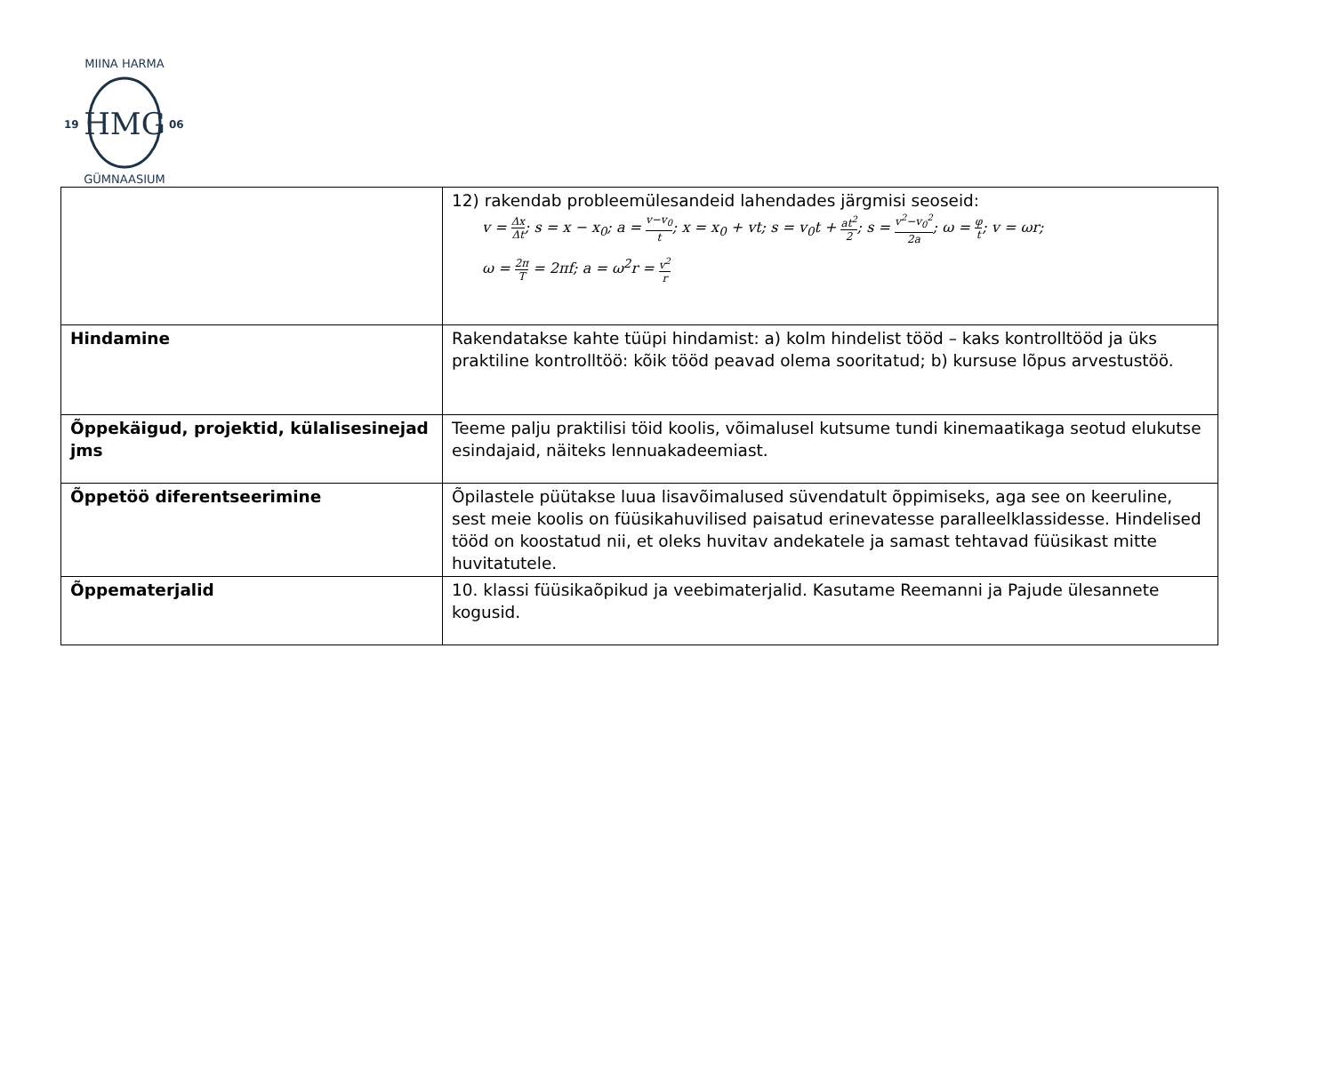HMG
19
06
MIINA HÄRMA
GÜMNAASIUM
| | 12) rakendab probleemülesandeid lahendades järgmisi seoseid: v = Δx Δt ; s = x − x<sub>0</sub>; a = v−v<sub>0</sub> t ; x = x<sub>0</sub> + vt; s = v<sub>0</sub>t + at<sup>2</sup> 2 ; s = v<sup>2</sup>−v<sub>0</sub><sup>2</sup> 2a ; ω = φ t ; v = ωr; ω = 2π T = 2πf; a = ω<sup>2</sup>r = v<sup>2</sup> r |
| Hindamine | Rakendatakse kahte tüüpi hindamist: a) kolm hindelist tööd – kaks kontrolltööd ja üks praktiline kontrolltöö: kõik tööd peavad olema sooritatud; b) kursuse lõpus arvestustöö. |
| Õppekäigud, projektid, külalisesinejad jms | Teeme palju praktilisi töid koolis, võimalusel kutsume tundi kinemaatikaga seotud elukutse esindajaid, näiteks lennuakadeemiast. |
| Õppetöö diferentseerimine | Õpilastele püütakse luua lisavõimalused süvendatult õppimiseks, aga see on keeruline, sest meie koolis on füüsikahuvilised paisatud erinevatesse paralleelklassidesse. Hindelised tööd on koostatud nii, et oleks huvitav andekatele ja samast tehtavad füüsikast mitte huvitatutele. |
| Õppematerjalid | 10. klassi füüsikaõpikud ja veebimaterjalid. Kasutame Reemanni ja Pajude ülesannete kogusid. |